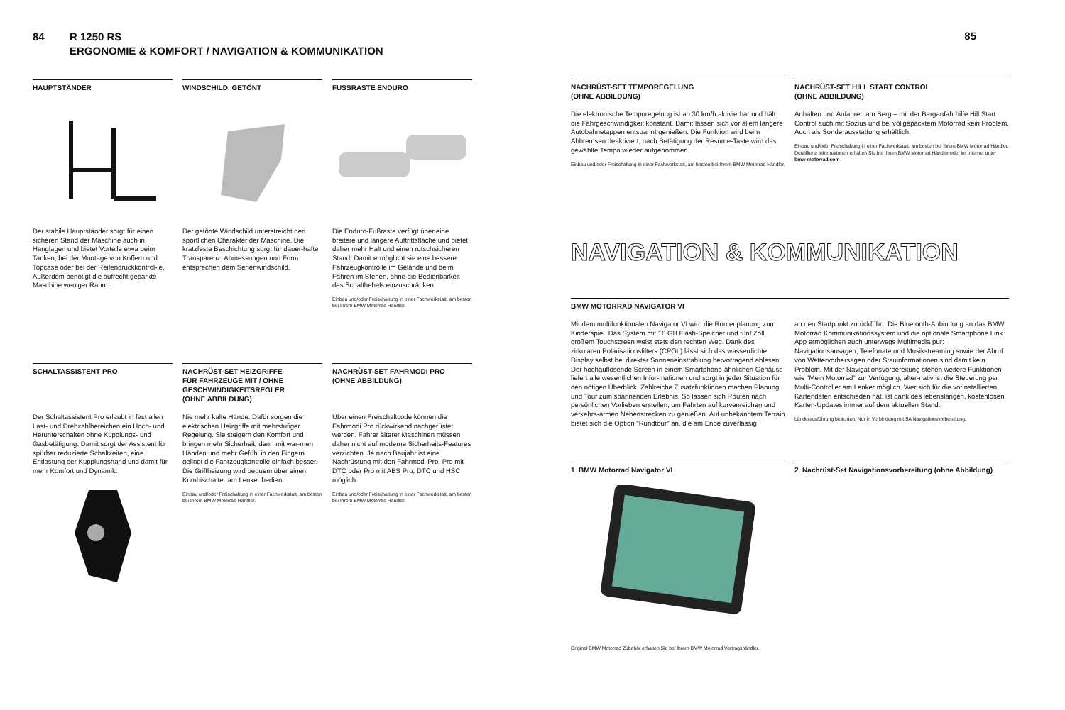84 R 1250 RS
ERGONOMIE & KOMFORT / NAVIGATION & KOMMUNIKATION
HAUPTSTÄNDER
Der stabile Hauptständer sorgt für einen sicheren Stand der Maschine auch in Hanglagen und bietet Vorteile etwa beim Tanken, bei der Montage von Koffern und Topcase oder bei der Reifendruckkontrol-le. Außerdem benötigt die aufrecht geparkte Maschine weniger Raum.
WINDSCHILD, GETÖNT
Der getönte Windschild unterstreicht den sportlichen Charakter der Maschine. Die kratzfeste Beschichtung sorgt für dauer-hafte Transparenz. Abmessungen und Form entsprechen dem Serienwindschild.
FUSSRASTE ENDURO
Die Enduro-Fußraste verfügt über eine breitere und längere Auftrittsfläche und bietet daher mehr Halt und einen rutschsicheren Stand. Damit ermöglicht sie eine bessere Fahrzeugkontrolle im Gelände und beim Fahren im Stehen, ohne die Bedienbarkeit des Schalthebels einzuschränken.
Einbau und/oder Freischaltung in einer Fachwerkstatt, am besten bei Ihrem BMW Motorrad Händler.
SCHALTASSISTENT PRO
Der Schaltassistent Pro erlaubt in fast allen Last- und Drehzahlbereichen ein Hoch- und Herunterschalten ohne Kupplungs- und Gasbetätigung. Damit sorgt der Assistent für spürbar reduzierte Schaltzeiten, eine Entlastung der Kupplungshand und damit für mehr Komfort und Dynamik.
NACHRÜST-SET HEIZGRIFFE
FÜR FAHRZEUGE MIT / OHNE
GESCHWINDIGKEITSREGLER
(OHNE ABBILDUNG)
Nie mehr kalte Hände: Dafür sorgen die elektrischen Heizgriffe mit mehrstufiger Regelung. Sie steigern den Komfort und bringen mehr Sicherheit, denn mit war-men Händen und mehr Gefühl in den Fingern gelingt die Fahrzeugkontrolle einfach besser. Die Griffheizung wird bequem über einen Kombischalter am Lenker bedient.
Einbau und/oder Freischaltung in einer Fachwerkstatt, am besten bei Ihrem BMW Motorrad Händler.
NACHRÜST-SET FAHRMODI PRO
(OHNE ABBILDUNG)
Über einen Freischaltcode können die Fahrmodi Pro rückwirkend nachgerüstet werden. Fahrer älterer Maschinen müssen daher nicht auf moderne Sicherheits-Features verzichten. Je nach Baujahr ist eine Nachrüstung mit den Fahrmodi Pro, Pro mit DTC oder Pro mit ABS Pro, DTC und HSC möglich.
Einbau und/oder Freischaltung in einer Fachwerkstatt, am besten bei Ihrem BMW Motorrad Händler.
85
NACHRÜST-SET TEMPOREGELUNG
(OHNE ABBILDUNG)
Die elektronische Temporegelung ist ab 30 km/h aktivierbar und hält die Fahrgeschwindigkeit konstant. Damit lassen sich vor allem längere Autobahnetappen entspannt genießen. Die Funktion wird beim Abbremsen deaktiviert, nach Betätigung der Resume-Taste wird das gewählte Tempo wieder aufgenommen.
Einbau und/oder Freischaltung in einer Fachwerkstatt, am besten bei Ihrem BMW Motorrad Händler.
NACHRÜST-SET HILL START CONTROL
(OHNE ABBILDUNG)
Anhalten und Anfahren am Berg – mit der Berganfahrhilfe Hill Start Control auch mit Sozius und bei vollgepacktem Motorrad kein Problem. Auch als Sonderausstattung erhältlich.
Einbau und/oder Freischaltung in einer Fachwerkstatt, am besten bei Ihrem BMW Motorrad Händler.
Detaillierte Informationen erhalten Sie bei Ihrem BMW Motorrad Händler oder im Internet unter bmw-motorrad.com
NAVIGATION & KOMMUNIKATION
BMW MOTORRAD NAVIGATOR VI
Mit dem multifunktionalen Navigator VI wird die Routenplanung zum Kinderspiel. Das System mit 16 GB Flash-Speicher und fünf Zoll großem Touchscreen weist stets den rechten Weg. Dank des zirkularen Polarisationsfilters (CPOL) lässt sich das wasserdichte Display selbst bei direkter Sonneneinstrahlung hervorragend ablesen. Der hochauflösende Screen in einem Smartphone-ähnlichen Gehäuse liefert alle wesentlichen Infor-mationen und sorgt in jeder Situation für den nötigen Überblick. Zahlreiche Zusatzfunktionen machen Planung und Tour zum spannenden Erlebnis. So lassen sich Routen nach persönlichen Vorlieben erstellen, um Fahrten auf kurvenreichen und verkehrs-armen Nebenstrecken zu genießen. Auf unbekanntem Terrain bietet sich die Option "Rundtour" an, die am Ende zuverlässig
an den Startpunkt zurückführt. Die Bluetooth-Anbindung an das BMW Motorrad Kommunikationssystem und die optionale Smartphone Link App ermöglichen auch unterwegs Multimedia pur: Navigationsansagen, Telefonate und Musikstreaming sowie der Abruf von Wettervorhersagen oder Stauinformationen sind damit kein Problem. Mit der Navigationsvorbereitung stehen weitere Funktionen wie "Mein Motorrad" zur Verfügung, alter-nativ ist die Steuerung per Multi-Controller am Lenker möglich. Wer sich für die vorinstallierten Kartendaten entschieden hat, ist dank des lebenslangen, kostenlosen Karten-Updates immer auf dem aktuellen Stand.
Länderausführung beachten. Nur in Verbindung mit SA Navigationsvorbereitung.
1 BMW Motorrad Navigator VI 2 Nachrüst-Set Navigationsvorbereitung (ohne Abbildung)
Original BMW Motorrad Zubehör erhalten Sie bei Ihrem BMW Motorrad Vertragshändler.